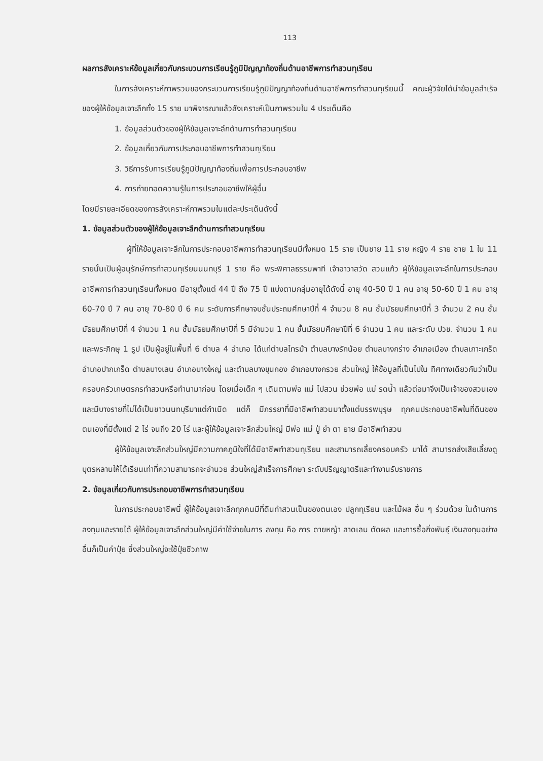113
ผลการสังเคราะห์ข้อมูลเกี่ยวกับกระบวนการเรียนรู้ภูมิปัญญาท้องถิ่นด้านอาชีพการทำสวนทุเรียน
ในการสังเคราะห์ภาพรวมของกระบวนการเรียนรู้ภูมิปัญญาท้องถิ่นด้านอาชีพการทำสวนทุเรียนนี้ คณะผู้วิจัยได้นำข้อมูลสำเร็จของผู้ให้ข้อมูลเจาะลึกทั้ง 15 ราย มาพิจารณาแล้วสังเคราะห์เป็นภาพรวมใน 4 ประเด็นคือ
1. ข้อมูลส่วนตัวของผู้ให้ข้อมูลเจาะลึกด้านการทำสวนทุเรียน
2. ข้อมูลเกี่ยวกับการประกอบอาชีพการทำสวนทุเรียน
3. วิธีการรับการเรียนรู้ภูมิปัญญาท้องถิ่นเพื่อการประกอบอาชีพ
4. การถ่ายทอดความรู้ในการประกอบอาชีพให้ผู้อื่น
โดยมีรายละเอียดของการสังเคราะห์ภาพรวมในแต่ละประเด็นดังนี้
1. ข้อมูลส่วนตัวของผู้ให้ข้อมูลเจาะลึกด้านการทำสวนทุเรียน
ผู้ที่ให้ข้อมูลเจาะลึกในการประกอบอาชีพการทำสวนทุเรียนมีทั้งหมด 15 ราย เป็นชาย 11 ราย หญิง 4 ราย ชาย 1 ใน 11 รายนั้นเป็นผู้อนุรักษ์การทำสวนทุเรียนนนทบุรี 1 ราย คือ พระพิศาลธรรมพาที เจ้าอาวาสวัด สวนแก้ว ผู้ให้ข้อมูลเจาะลึกในการประกอบอาชีพการทำสวนทุเรียนทั้งหมด มีอายุตั้งแต่ 44 ปี ถึง 75 ปี แบ่งตามกลุ่มอายุได้ดังนี้ อายุ 40-50 ปี 1 คน อายุ 50-60 ปี 1 คน อายุ 60-70 ปี 7 คน อายุ 70-80 ปี 6 คน ระดับการศึกษาจบชั้นประถมศึกษาปีที่ 4 จำนวน 8 คน ชั้นมัธยมศึกษาปีที่ 3 จำนวน 2 คน ชั้นมัธยมศึกษาปีที่ 4 จำนวน 1 คน ชั้นมัธยมศึกษาปีที่ 5 มีจำนวน 1 คน ชั้นมัธยมศึกษาปีที่ 6 จำนวน 1 คน และระดับ ปวช. จำนวน 1 คน และพระภิกษุ 1 รูป เป็นผู้อยู่ในพื้นที่ 6 ตำบล 4 อำเภอ ได้แก่ตำบลไทรม้า ตำบลบางรักน้อย ตำบลบางกร่าง อำเภอเมือง ตำบลเกาะเกร็ด อำเภอปากเกร็ด ตำบลบางเลน อำเภอบางใหญ่ และตำบลบางขุนกอง อำเภอบางกรวย ส่วนใหญ่ ให้ข้อมูลที่เป็นไปใน ทิศทางเดียวกันว่าเป็นครอบครัวเกษตรกรทำสวนหรือทำนามาก่อน โดยเมื่อเด็ก ๆ เดินตามพ่อ แม่ ไปสวน ช่วยพ่อ แม่ รดน้ำ แล้วต่อมาจึงเป็นเจ้าของสวนเอง และมีบางรายที่ไม่ได้เป็นชาวนนทบุรีมาแต่กำเนิด แต่ก็ มีภรรยาที่มีอาชีพทำสวนมาตั้งแต่บรรพบุรุษ ทุกคนประกอบอาชีพในที่ดินของตนเองที่มีตั้งแต่ 2 ไร่ จนถึง 20 ไร่ และผู้ให้ข้อมูลเจาะลึกส่วนใหญ่ มีพ่อ แม่ ปู่ ย่า ตา ยาย มีอาชีพทำสวน
ผู้ให้ข้อมูลเจาะลึกส่วนใหญ่มีความภาคภูมิใจที่ได้มีอาชีพทำสวนทุเรียน และสามารถเลี้ยงครอบครัว มาได้ สามารถส่งเสียเลี้ยงดูบุตรหลานให้ได้เรียนเท่าที่ความสามารถจะอำนวย ส่วนใหญ่สำเร็จการศึกษา ระดับปริญญาตรีและทำงานรับราชการ
2. ข้อมูลเกี่ยวกับการประกอบอาชีพการทำสวนทุเรียน
ในการประกอบอาชีพนี้ ผู้ให้ข้อมูลเจาะลึกทุกคนมีที่ดินทำสวนเป็นของตนเอง ปลูกทุเรียน และไม้ผล อื่น ๆ ร่วมด้วย ในด้านการลงทุนและรายได้ ผู้ให้ข้อมูลเจาะลึกส่วนใหญ่มีค่าใช้จ่ายในการ ลงทุน คือ การ ดายหญ้า สาดเลน ตัดผล และการซื้อกิ่งพันธุ์ เงินลงทุนอย่างอื่นก็เป็นค่าปุ๋ย ซึ่งส่วนใหญ่จะใช้ปุ๋ยชีวภาพ